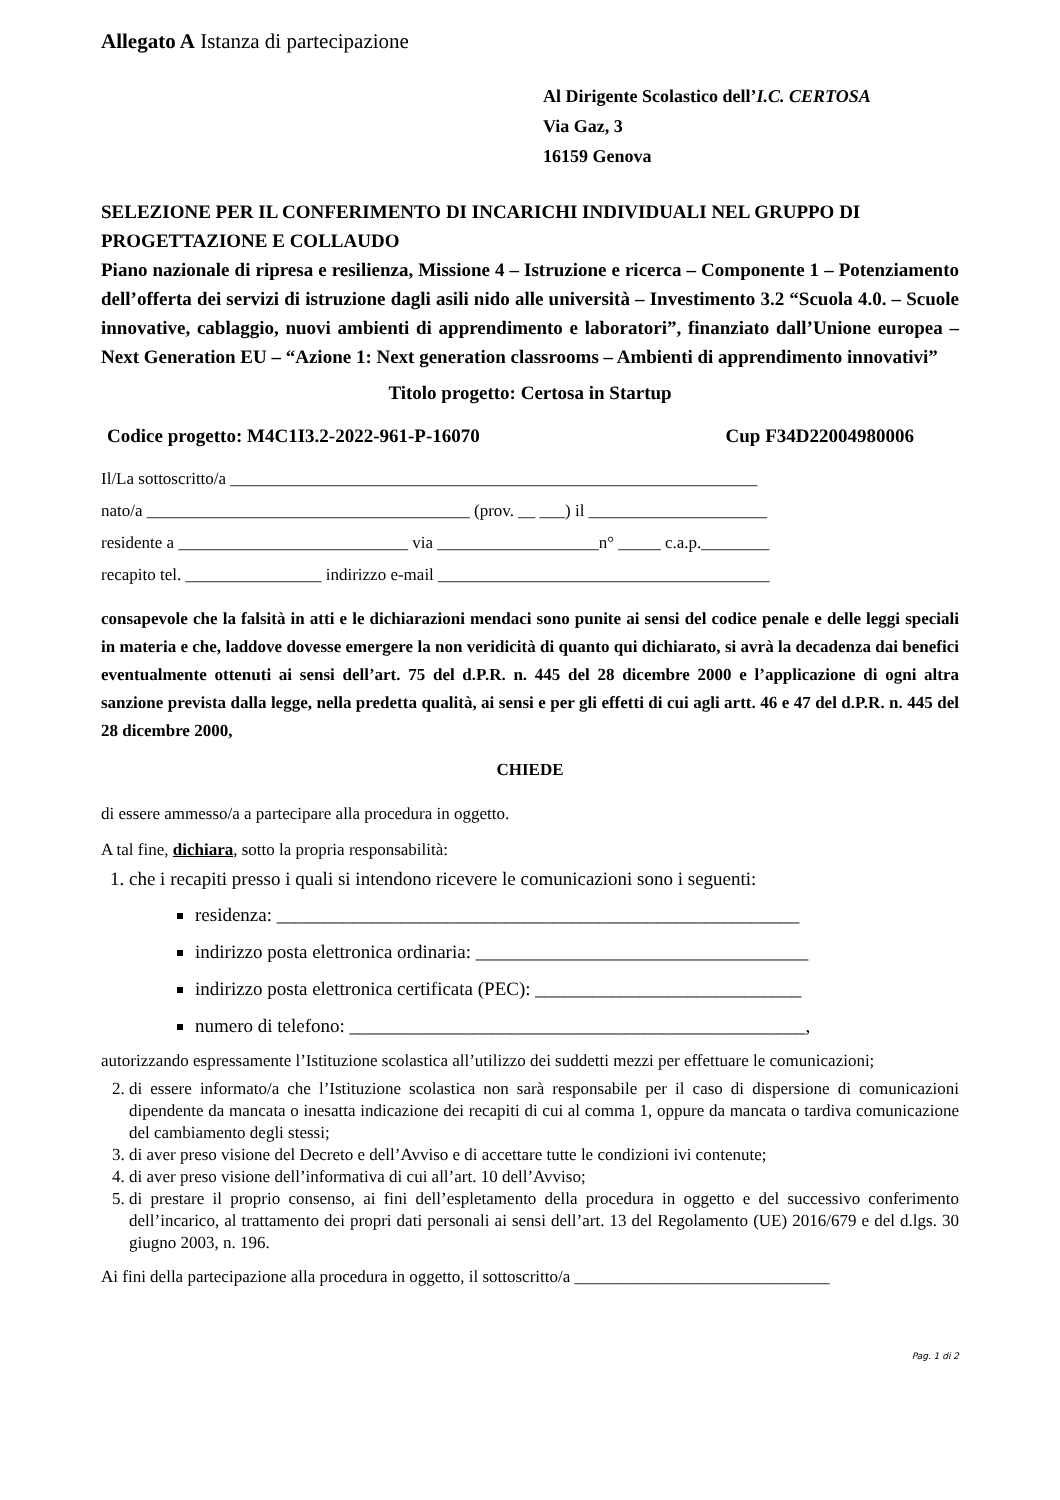Allegato A Istanza di partecipazione
Al Dirigente Scolastico dell’I.C. CERTOSA
Via Gaz, 3
16159 Genova
SELEZIONE PER IL CONFERIMENTO DI INCARICHI INDIVIDUALI NEL GRUPPO DI PROGETTAZIONE E COLLAUDO
Piano nazionale di ripresa e resilienza, Missione 4 – Istruzione e ricerca – Componente 1 – Potenziamento dell’offerta dei servizi di istruzione dagli asili nido alle università – Investimento 3.2 “Scuola 4.0. – Scuole innovative, cablaggio, nuovi ambienti di apprendimento e laboratori”, finanziato dall’Unione europea – Next Generation EU – “Azione 1: Next generation classrooms – Ambienti di apprendimento innovativi”
Titolo progetto: Certosa in Startup
Codice progetto: M4C1I3.2-2022-961-P-16070 Cup F34D22004980006
Il/La sottoscritto/a ______________________________________________________________
nato/a ______________________________________ (prov. __ ___) il _____________________
residente a ___________________________ via ___________________n° _____ c.a.p.________
recapito tel. ________________ indirizzo e-mail _______________________________________
consapevole che la falsità in atti e le dichiarazioni mendaci sono punite ai sensi del codice penale e delle leggi speciali in materia e che, laddove dovesse emergere la non veridicità di quanto qui dichiarato, si avrà la decadenza dai benefici eventualmente ottenuti ai sensi dell’art. 75 del d.P.R. n. 445 del 28 dicembre 2000 e l’applicazione di ogni altra sanzione prevista dalla legge, nella predetta qualità, ai sensi e per gli effetti di cui agli artt. 46 e 47 del d.P.R. n. 445 del 28 dicembre 2000,
CHIEDE
di essere ammesso/a a partecipare alla procedura in oggetto.
A tal fine, dichiara, sotto la propria responsabilità:
1. che i recapiti presso i quali si intendono ricevere le comunicazioni sono i seguenti:
residenza: _______________________________________________________
indirizzo posta elettronica ordinaria: ___________________________________
indirizzo posta elettronica certificata (PEC): ____________________________
numero di telefono: ________________________________________________,
autorizzando espressamente l’Istituzione scolastica all’utilizzo dei suddetti mezzi per effettuare le comunicazioni;
2. di essere informato/a che l’Istituzione scolastica non sarà responsabile per il caso di dispersione di comunicazioni dipendente da mancata o inesatta indicazione dei recapiti di cui al comma 1, oppure da mancata o tardiva comunicazione del cambiamento degli stessi;
3. di aver preso visione del Decreto e dell’Avviso e di accettare tutte le condizioni ivi contenute;
4. di aver preso visione dell’informativa di cui all’art. 10 dell’Avviso;
5. di prestare il proprio consenso, ai fini dell’espletamento della procedura in oggetto e del successivo conferimento dell’incarico, al trattamento dei propri dati personali ai sensi dell’art. 13 del Regolamento (UE) 2016/679 e del d.lgs. 30 giugno 2003, n. 196.
Ai fini della partecipazione alla procedura in oggetto, il sottoscritto/a ______________________________
Pag. 1 di 2